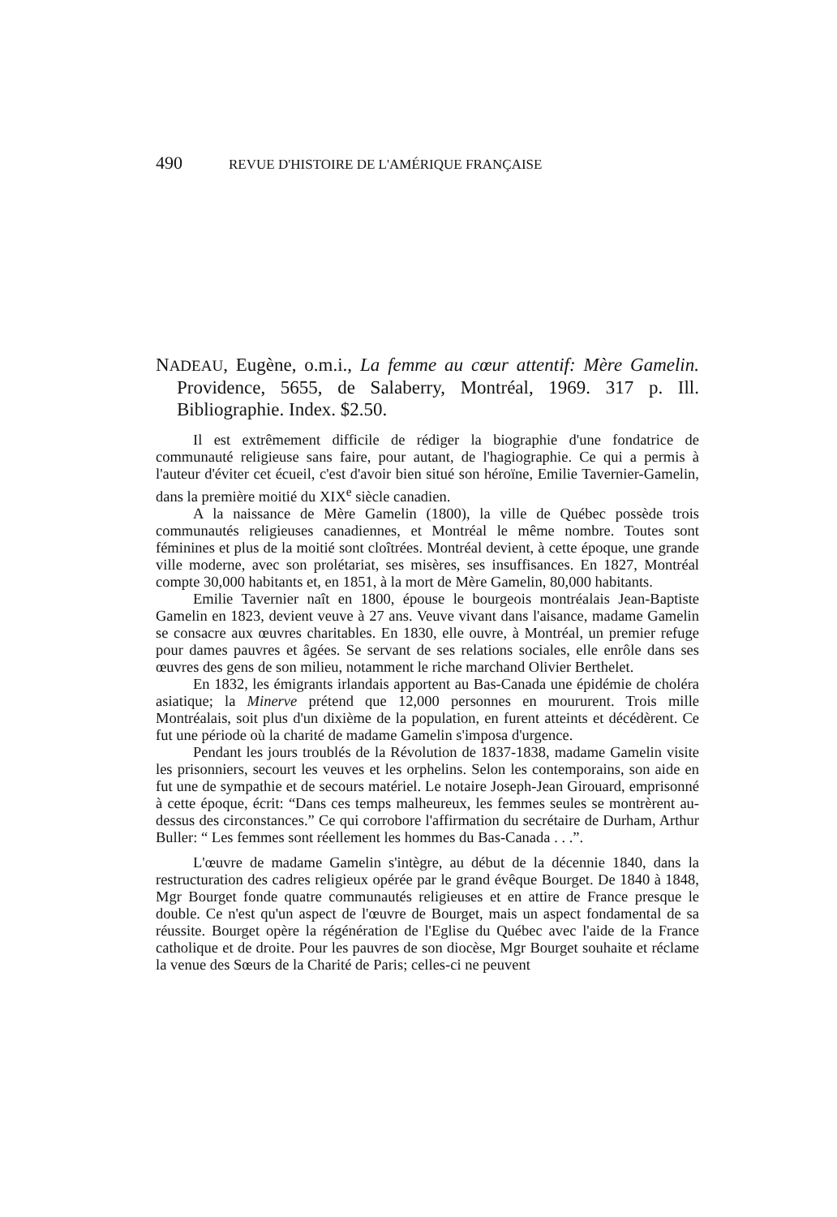490 REVUE D'HISTOIRE DE L'AMÉRIQUE FRANÇAISE
NADEAU, Eugène, o.m.i., La femme au cœur attentif: Mère Gamelin. Providence, 5655, de Salaberry, Montréal, 1969. 317 p. Ill. Bibliographie. Index. $2.50.
Il est extrêmement difficile de rédiger la biographie d'une fondatrice de communauté religieuse sans faire, pour autant, de l'hagiographie. Ce qui a permis à l'auteur d'éviter cet écueil, c'est d'avoir bien situé son héroïne, Emilie Tavernier-Gamelin, dans la première moitié du XIX<sup>e</sup> siècle canadien.
A la naissance de Mère Gamelin (1800), la ville de Québec possède trois communautés religieuses canadiennes, et Montréal le même nombre. Toutes sont féminines et plus de la moitié sont cloîtrées. Montréal devient, à cette époque, une grande ville moderne, avec son prolétariat, ses misères, ses insuffisances. En 1827, Montréal compte 30,000 habitants et, en 1851, à la mort de Mère Gamelin, 80,000 habitants.
Emilie Tavernier naît en 1800, épouse le bourgeois montréalais Jean-Baptiste Gamelin en 1823, devient veuve à 27 ans. Veuve vivant dans l'aisance, madame Gamelin se consacre aux œuvres charitables. En 1830, elle ouvre, à Montréal, un premier refuge pour dames pauvres et âgées. Se servant de ses relations sociales, elle enrôle dans ses œuvres des gens de son milieu, notamment le riche marchand Olivier Berthelet.
En 1832, les émigrants irlandais apportent au Bas-Canada une épidémie de choléra asiatique; la Minerve prétend que 12,000 personnes en moururent. Trois mille Montréalais, soit plus d'un dixième de la population, en furent atteints et décédèrent. Ce fut une période où la charité de madame Gamelin s'imposa d'urgence.
Pendant les jours troublés de la Révolution de 1837-1838, madame Gamelin visite les prisonniers, secourt les veuves et les orphelins. Selon les contemporains, son aide en fut une de sympathie et de secours matériel. Le notaire Joseph-Jean Girouard, emprisonné à cette époque, écrit: “Dans ces temps malheureux, les femmes seules se montrèrent au-dessus des circonstances.” Ce qui corrobore l'affirmation du secrétaire de Durham, Arthur Buller: “ Les femmes sont réellement les hommes du Bas-Canada . . .”.
L'œuvre de madame Gamelin s'intègre, au début de la décennie 1840, dans la restructuration des cadres religieux opérée par le grand évêque Bourget. De 1840 à 1848, Mgr Bourget fonde quatre communautés religieuses et en attire de France presque le double. Ce n'est qu'un aspect de l'œuvre de Bourget, mais un aspect fondamental de sa réussite. Bourget opère la régénération de l'Eglise du Québec avec l'aide de la France catholique et de droite. Pour les pauvres de son diocèse, Mgr Bourget souhaite et réclame la venue des Sœurs de la Charité de Paris; celles-ci ne peuvent